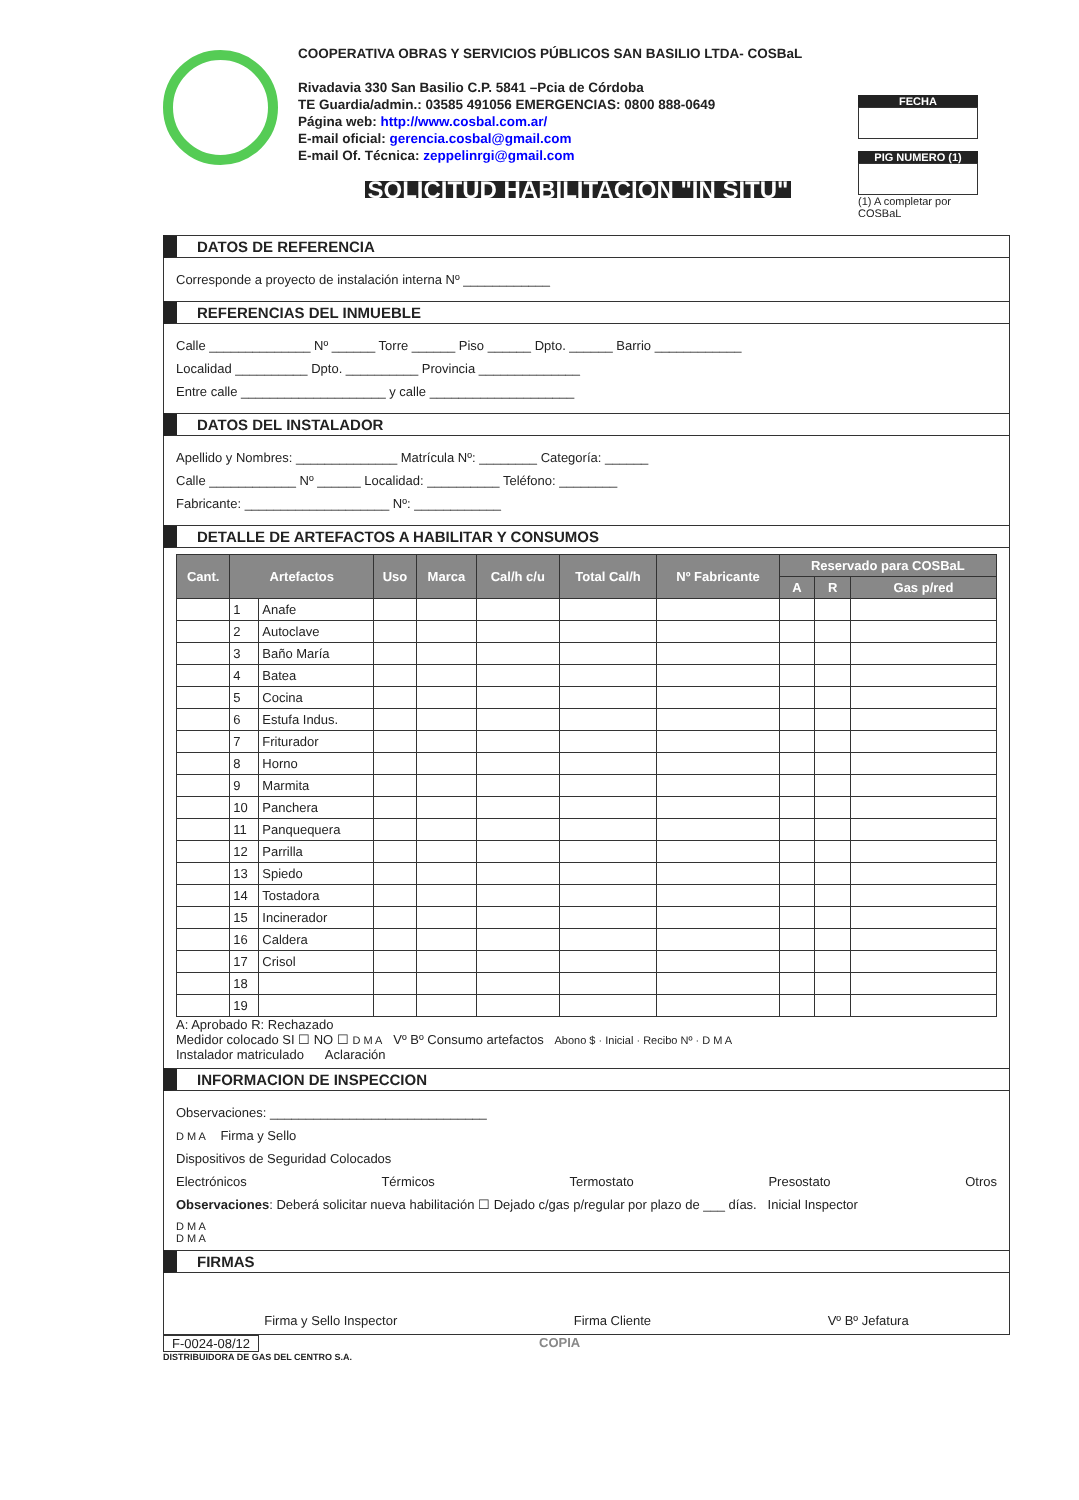COOPERATIVA OBRAS Y SERVICIOS PÚBLICOS SAN BASILIO LTDA- COSBaL
Rivadavia 330 San Basilio C.P. 5841 –Pcia de Córdoba
TE Guardia/admin.: 03585 491056 EMERGENCIAS: 0800 888-0649
Página web: http://www.cosbal.com.ar/
E-mail oficial: gerencia.cosbal@gmail.com
E-mail Of. Técnica: zeppelinrgi@gmail.com
SOLICITUD HABILITACION "IN SITU"
FECHA
PIG NUMERO (1)
(1) A completar por COSBaL
DATOS DE REFERENCIA
Corresponde a proyecto de instalación interna Nº ____________
REFERENCIAS DEL INMUEBLE
Calle ______________ Nº ______ Torre ______ Piso ______ Dpto. ______ Barrio ____________
Localidad __________ Dpto. __________ Provincia ______________
Entre calle ____________________ y calle ____________________
DATOS DEL INSTALADOR
Apellido y Nombres: ______________ Matrícula Nº: ________ Categoría: ______
Calle ____________ Nº ______ Localidad: __________ Teléfono: ________
Fabricante: ____________________ Nº: ____________
DETALLE DE ARTEFACTOS A HABILITAR Y CONSUMOS
| Cant. | Artefactos | | Uso | Marca | Cal/h c/u | Total Cal/h | Nº Fabricante | Reservado para COSBaL | | |
| --- | --- | --- | --- | --- | --- | --- | --- | --- | --- | --- |
| | | | | | | | | A | R | Gas p/red |
| | 1 | Anafe | | | | | | | | |
| | 2 | Autoclave | | | | | | | | |
| | 3 | Baño María | | | | | | | | |
| | 4 | Batea | | | | | | | | |
| | 5 | Cocina | | | | | | | | |
| | 6 | Estufa Indus. | | | | | | | | |
| | 7 | Friturador | | | | | | | | |
| | 8 | Horno | | | | | | | | |
| | 9 | Marmita | | | | | | | | |
| | 10 | Panchera | | | | | | | | |
| | 11 | Panquequera | | | | | | | | |
| | 12 | Parrilla | | | | | | | | |
| | 13 | Spiedo | | | | | | | | |
| | 14 | Tostadora | | | | | | | | |
| | 15 | Incinerador | | | | | | | | |
| | 16 | Caldera | | | | | | | | |
| | 17 | Crisol | | | | | | | | |
| | 18 | | | | | | | | | |
| | 19 | | | | | | | | | |
A: Aprobado R: Rechazado
Medidor colocado SI ☐ NO ☐ D M A Vº Bº Consumo artefactos Abono $ · Inicial · Recibo Nº · D M A
Instalador matriculado Aclaración
INFORMACION DE INSPECCION
Observaciones: ______________________________
D M A Firma y Sello
Dispositivos de Seguridad Colocados
Electrónicos Térmicos Termostato Presostato Otros
Observaciones: Deberá solicitar nueva habilitación ☐ Dejado c/gas p/regular por plazo de ___ días. Inicial Inspector
D M A
D M A
FIRMAS
Firma y Sello Inspector Firma Cliente Vº Bº Jefatura
F-0024-08/12 COPIA
DISTRIBUIDORA DE GAS DEL CENTRO S.A.